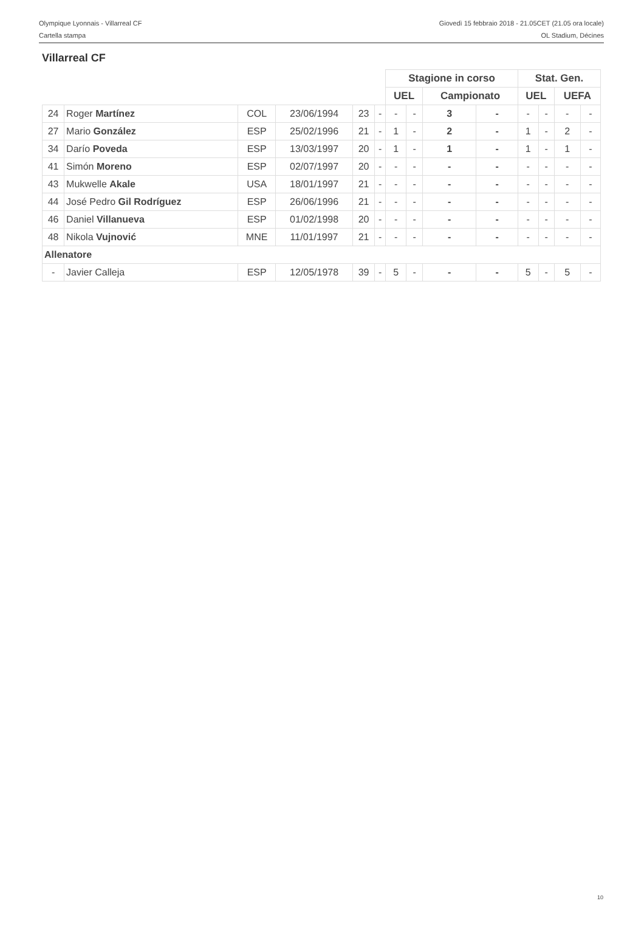Olympique Lyonnais - Villarreal CF
Cartella stampa
Giovedì 15 febbraio 2018 - 21.05CET (21.05 ora locale)
OL Stadium, Décines
Villarreal CF
| | | | | | | Stagione in corso | | | | Stat. Gen. | | | |
| | | | | | | UEL | | Campionato | | UEL | | UEFA | |
| 24 | Roger Martínez | COL | 23/06/1994 | 23 | - | - | - | 3 | - | - | - | - | - |
| 27 | Mario González | ESP | 25/02/1996 | 21 | - | 1 | - | 2 | - | 1 | - | 2 | - |
| 34 | Darío Poveda | ESP | 13/03/1997 | 20 | - | 1 | - | 1 | - | 1 | - | 1 | - |
| 41 | Simón Moreno | ESP | 02/07/1997 | 20 | - | - | - | - | - | - | - | - | - |
| 43 | Mukwelle Akale | USA | 18/01/1997 | 21 | - | - | - | - | - | - | - | - | - |
| 44 | José Pedro Gil Rodríguez | ESP | 26/06/1996 | 21 | - | - | - | - | - | - | - | - | - |
| 46 | Daniel Villanueva | ESP | 01/02/1998 | 20 | - | - | - | - | - | - | - | - | - |
| 48 | Nikola Vujnović | MNE | 11/01/1997 | 21 | - | - | - | - | - | - | - | - | - |
| Allenatore | | | | | | | | | | | | | |
| - | Javier Calleja | ESP | 12/05/1978 | 39 | - | 5 | - | - | - | 5 | - | 5 | - |
10